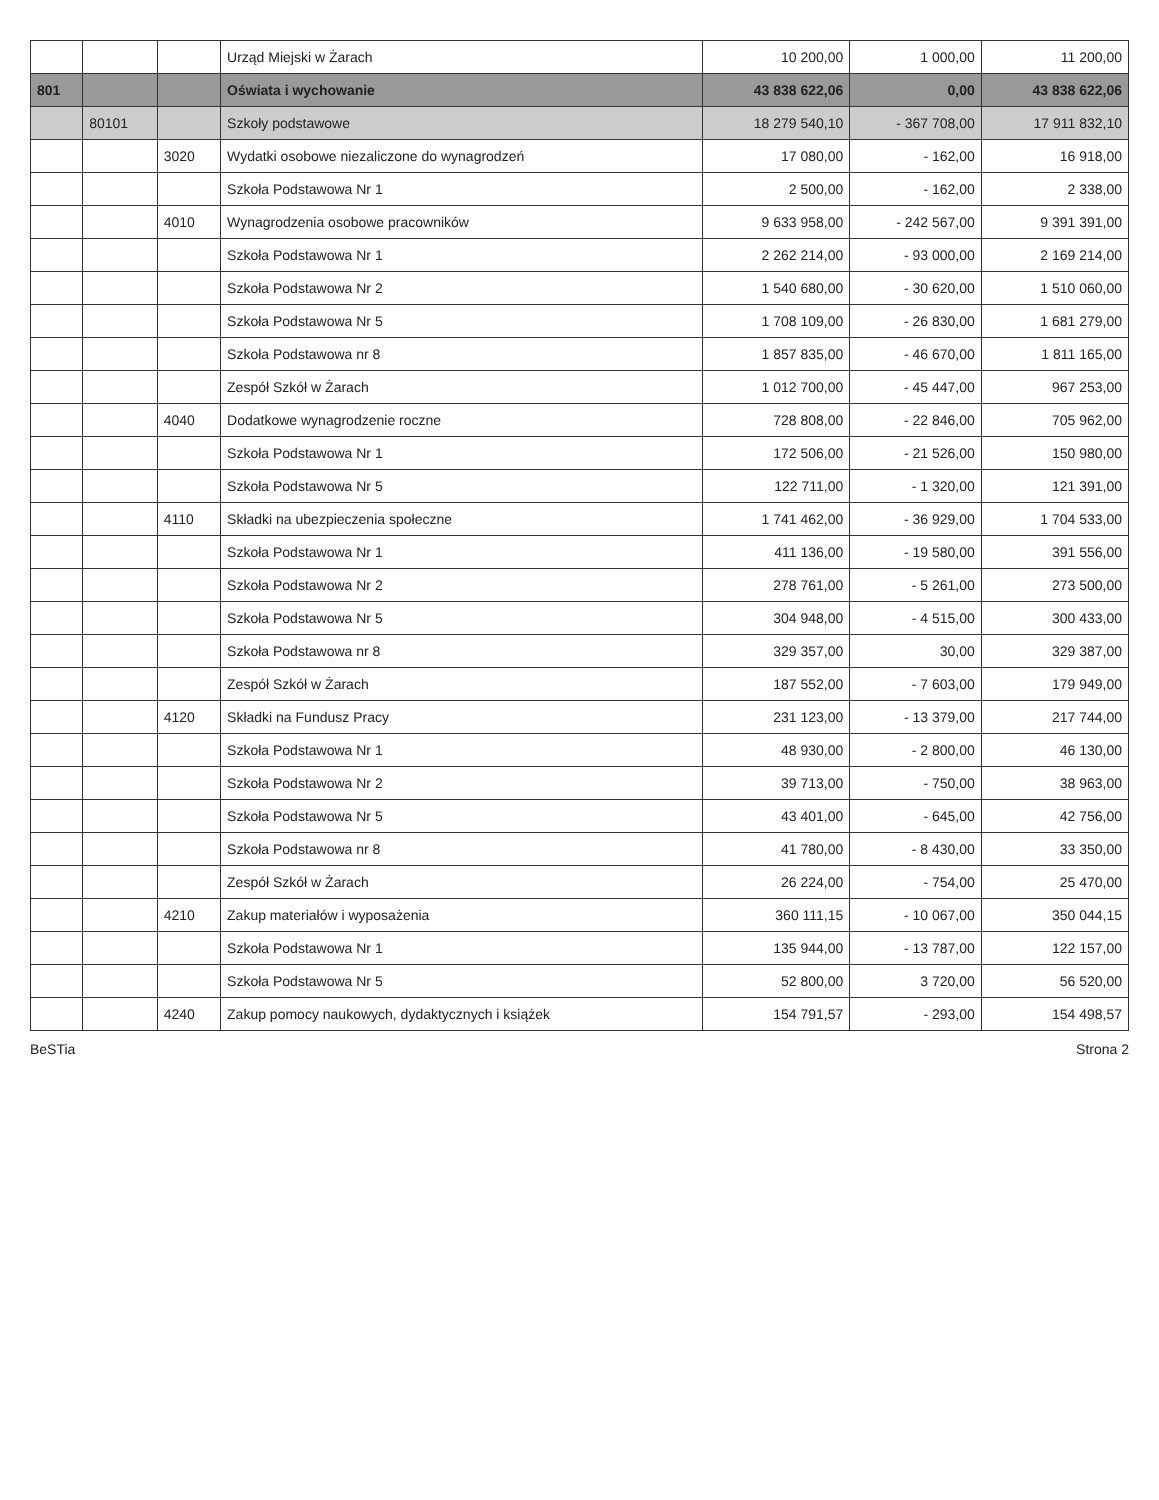| | | | Urząd Miejski w Żarach | 10 200,00 | 1 000,00 | 11 200,00 |
| 801 | | | Oświata i wychowanie | 43 838 622,06 | 0,00 | 43 838 622,06 |
| | 80101 | | Szkoły podstawowe | 18 279 540,10 | - 367 708,00 | 17 911 832,10 |
| | | 3020 | Wydatki osobowe niezaliczone do wynagrodzeń | 17 080,00 | - 162,00 | 16 918,00 |
| | | | Szkoła Podstawowa Nr 1 | 2 500,00 | - 162,00 | 2 338,00 |
| | | 4010 | Wynagrodzenia osobowe pracowników | 9 633 958,00 | - 242 567,00 | 9 391 391,00 |
| | | | Szkoła Podstawowa Nr 1 | 2 262 214,00 | - 93 000,00 | 2 169 214,00 |
| | | | Szkoła Podstawowa Nr 2 | 1 540 680,00 | - 30 620,00 | 1 510 060,00 |
| | | | Szkoła Podstawowa Nr 5 | 1 708 109,00 | - 26 830,00 | 1 681 279,00 |
| | | | Szkoła Podstawowa nr 8 | 1 857 835,00 | - 46 670,00 | 1 811 165,00 |
| | | | Zespół Szkół w Żarach | 1 012 700,00 | - 45 447,00 | 967 253,00 |
| | | 4040 | Dodatkowe wynagrodzenie roczne | 728 808,00 | - 22 846,00 | 705 962,00 |
| | | | Szkoła Podstawowa Nr 1 | 172 506,00 | - 21 526,00 | 150 980,00 |
| | | | Szkoła Podstawowa Nr 5 | 122 711,00 | - 1 320,00 | 121 391,00 |
| | | 4110 | Składki na ubezpieczenia społeczne | 1 741 462,00 | - 36 929,00 | 1 704 533,00 |
| | | | Szkoła Podstawowa Nr 1 | 411 136,00 | - 19 580,00 | 391 556,00 |
| | | | Szkoła Podstawowa Nr 2 | 278 761,00 | - 5 261,00 | 273 500,00 |
| | | | Szkoła Podstawowa Nr 5 | 304 948,00 | - 4 515,00 | 300 433,00 |
| | | | Szkoła Podstawowa nr 8 | 329 357,00 | 30,00 | 329 387,00 |
| | | | Zespół Szkół w Żarach | 187 552,00 | - 7 603,00 | 179 949,00 |
| | | 4120 | Składki na Fundusz Pracy | 231 123,00 | - 13 379,00 | 217 744,00 |
| | | | Szkoła Podstawowa Nr 1 | 48 930,00 | - 2 800,00 | 46 130,00 |
| | | | Szkoła Podstawowa Nr 2 | 39 713,00 | - 750,00 | 38 963,00 |
| | | | Szkoła Podstawowa Nr 5 | 43 401,00 | - 645,00 | 42 756,00 |
| | | | Szkoła Podstawowa nr 8 | 41 780,00 | - 8 430,00 | 33 350,00 |
| | | | Zespół Szkół w Żarach | 26 224,00 | - 754,00 | 25 470,00 |
| | | 4210 | Zakup materiałów i wyposażenia | 360 111,15 | - 10 067,00 | 350 044,15 |
| | | | Szkoła Podstawowa Nr 1 | 135 944,00 | - 13 787,00 | 122 157,00 |
| | | | Szkoła Podstawowa Nr 5 | 52 800,00 | 3 720,00 | 56 520,00 |
| | | 4240 | Zakup pomocy naukowych, dydaktycznych i książek | 154 791,57 | - 293,00 | 154 498,57 |
BeSTia Strona 2